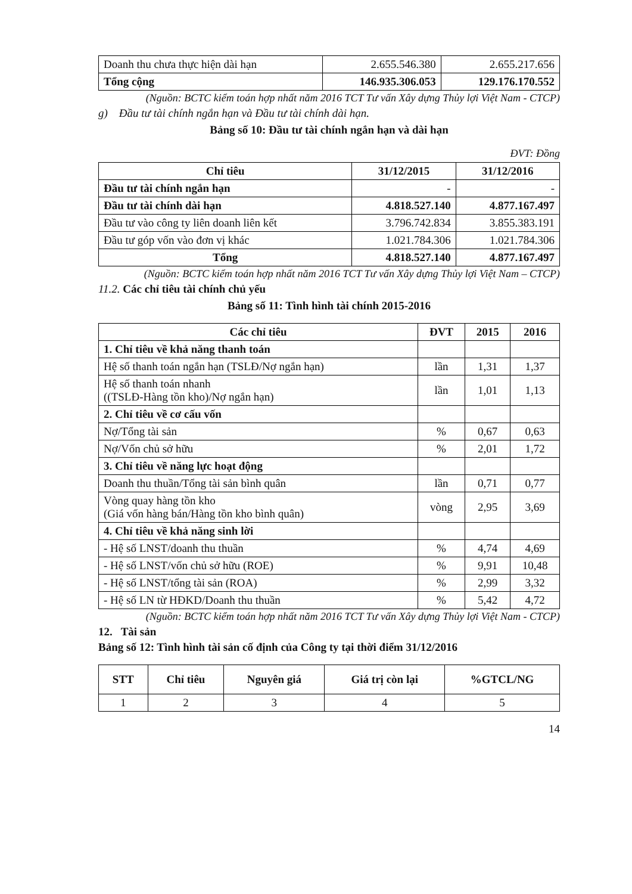| Doanh thu chưa thực hiện dài hạn | 2.655.546.380 | 2.655.217.656 |
| Tổng cộng | 146.935.306.053 | 129.176.170.552 |
(Nguồn: BCTC kiểm toán hợp nhất năm 2016 TCT Tư vấn Xây dựng Thủy lợi Việt Nam - CTCP)
g) Đầu tư tài chính ngắn hạn và Đầu tư tài chính dài hạn.
Bảng số 10: Đầu tư tài chính ngắn hạn và dài hạn
ĐVT: Đồng
| Chỉ tiêu | 31/12/2015 | 31/12/2016 |
| --- | --- | --- |
| Đầu tư tài chính ngắn hạn | - | - |
| Đầu tư tài chính dài hạn | 4.818.527.140 | 4.877.167.497 |
| Đầu tư vào công ty liên doanh liên kết | 3.796.742.834 | 3.855.383.191 |
| Đầu tư góp vốn vào đơn vị khác | 1.021.784.306 | 1.021.784.306 |
| Tổng | 4.818.527.140 | 4.877.167.497 |
(Nguồn: BCTC kiểm toán hợp nhất năm 2016 TCT Tư vấn Xây dựng Thủy lợi Việt Nam – CTCP)
11.2. Các chỉ tiêu tài chính chủ yếu
Bảng số 11: Tình hình tài chính 2015-2016
| Các chỉ tiêu | ĐVT | 2015 | 2016 |
| --- | --- | --- | --- |
| 1. Chỉ tiêu về khả năng thanh toán | | | |
| Hệ số thanh toán ngắn hạn (TSLĐ/Nợ ngắn hạn) | lần | 1,31 | 1,37 |
| Hệ số thanh toán nhanh ((TSLĐ-Hàng tồn kho)/Nợ ngắn hạn) | lần | 1,01 | 1,13 |
| 2. Chỉ tiêu về cơ cấu vốn | | | |
| Nợ/Tổng tài sản | % | 0,67 | 0,63 |
| Nợ/Vốn chủ sở hữu | % | 2,01 | 1,72 |
| 3. Chỉ tiêu về năng lực hoạt động | | | |
| Doanh thu thuần/Tổng tài sản bình quân | lần | 0,71 | 0,77 |
| Vòng quay hàng tồn kho (Giá vốn hàng bán/Hàng tồn kho bình quân) | vòng | 2,95 | 3,69 |
| 4. Chỉ tiêu về khả năng sinh lời | | | |
| - Hệ số LNST/doanh thu thuần | % | 4,74 | 4,69 |
| - Hệ số LNST/vốn chủ sở hữu (ROE) | % | 9,91 | 10,48 |
| - Hệ số LNST/tổng tài sản (ROA) | % | 2,99 | 3,32 |
| - Hệ số LN từ HĐKD/Doanh thu thuần | % | 5,42 | 4,72 |
(Nguồn: BCTC kiểm toán hợp nhất năm 2016 TCT Tư vấn Xây dựng Thủy lợi Việt Nam - CTCP)
12. Tài sản
Bảng số 12: Tình hình tài sản cố định của Công ty tại thời điểm 31/12/2016
| STT | Chỉ tiêu | Nguyên giá | Giá trị còn lại | %GTCL/NG |
| --- | --- | --- | --- | --- |
| 1 | 2 | 3 | 4 | 5 |
14